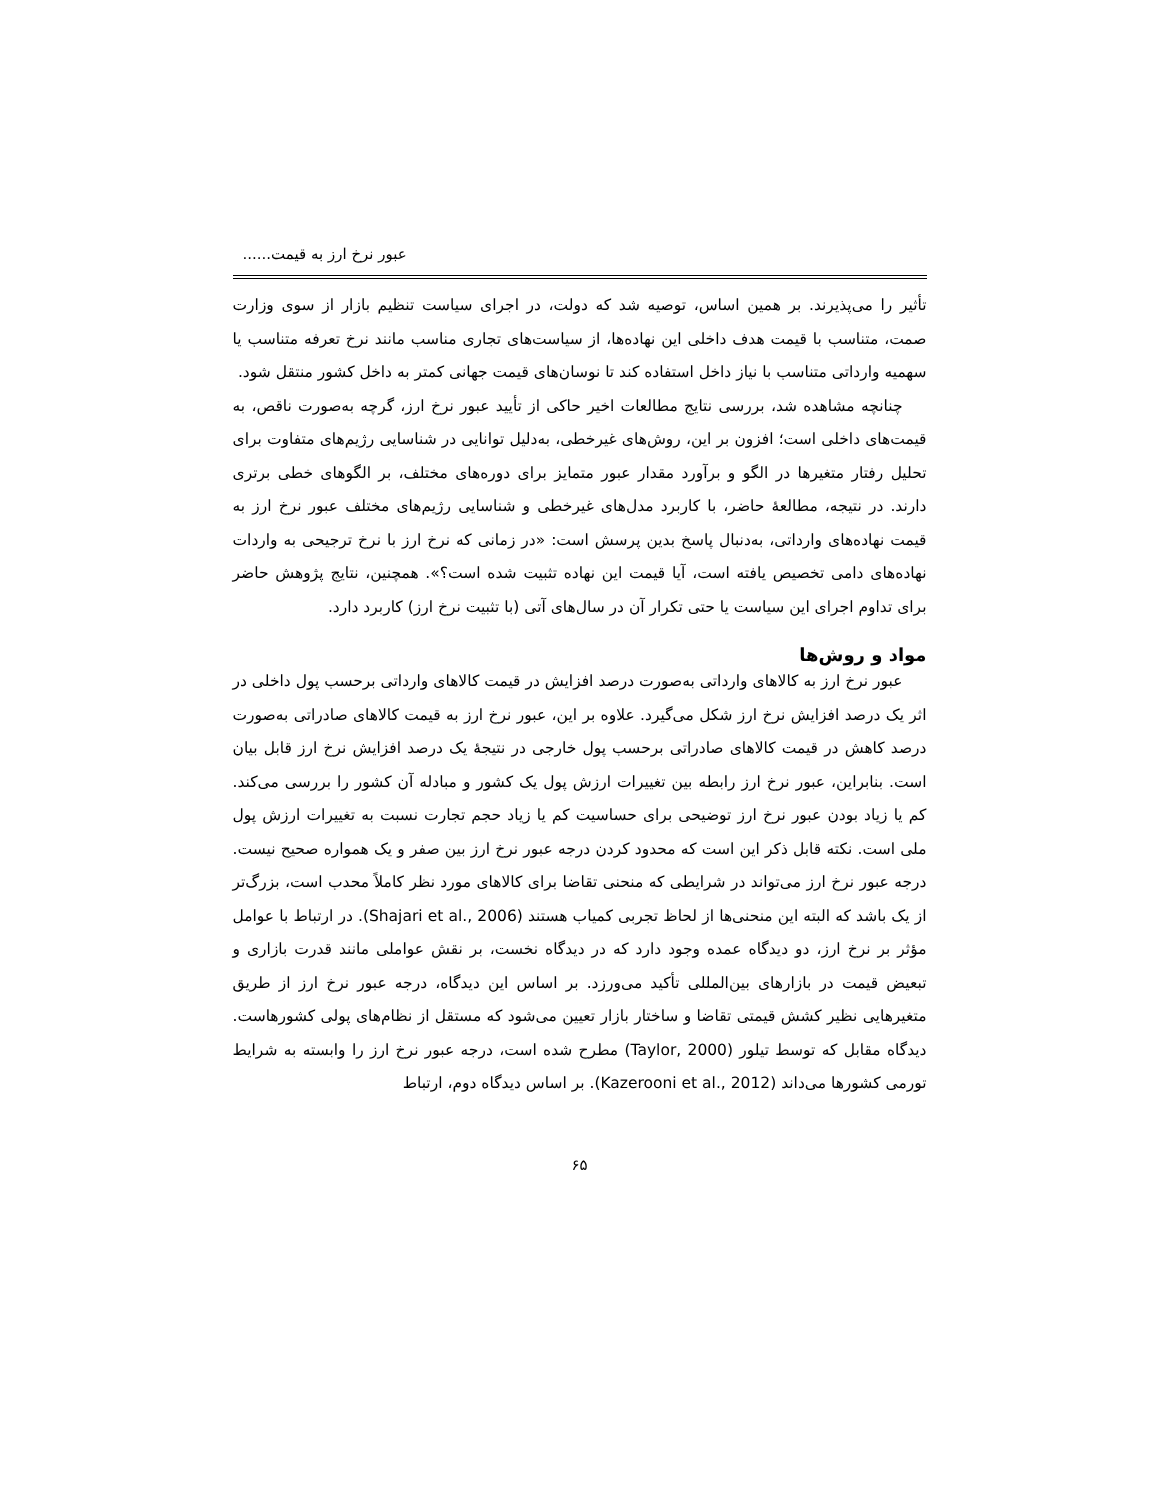عبور نرخ ارز به قیمت......
تأثیر را می‌پذیرند. بر همین اساس، توصیه شد که دولت، در اجرای سیاست تنظیم بازار از سوی وزارت صمت، متناسب با قیمت هدف داخلی این نهاده‌ها، از سیاست‌های تجاری مناسب مانند نرخ تعرفه متناسب یا سهمیه وارداتی متناسب با نیاز داخل استفاده کند تا نوسان‌های قیمت جهانی کمتر به داخل کشور منتقل شود.
چنانچه مشاهده شد، بررسی نتایج مطالعات اخیر حاکی از تأیید عبور نرخ ارز، گرچه به‌صورت ناقص، به قیمت‌های داخلی است؛ افزون بر این، روش‌های غیرخطی، به‌دلیل توانایی در شناسایی رژیم‌های متفاوت برای تحلیل رفتار متغیرها در الگو و برآورد مقدار عبور متمایز برای دوره‌های مختلف، بر الگوهای خطی برتری دارند. در نتیجه، مطالعهٔ حاضر، با کاربرد مدل‌های غیرخطی و شناسایی رژیم‌های مختلف عبور نرخ ارز به قیمت نهاده‌های وارداتی، به‌دنبال پاسخ بدین پرسش است: «در زمانی که نرخ ارز با نرخ ترجیحی به واردات نهاده‌های دامی تخصیص یافته است، آیا قیمت این نهاده تثبیت شده است؟». همچنین، نتایج پژوهش حاضر برای تداوم اجرای این سیاست یا حتی تکرار آن در سال‌های آتی (با تثبیت نرخ ارز) کاربرد دارد.
مواد و روش‌ها
عبور نرخ ارز به کالاهای وارداتی به‌صورت درصد افزایش در قیمت کالاهای وارداتی برحسب پول داخلی در اثر یک درصد افزایش نرخ ارز شکل می‌گیرد. علاوه بر این، عبور نرخ ارز به قیمت کالاهای صادراتی به‌صورت درصد کاهش در قیمت کالاهای صادراتی برحسب پول خارجی در نتیجهٔ یک درصد افزایش نرخ ارز قابل بیان است. بنابراین، عبور نرخ ارز رابطه بین تغییرات ارزش پول یک کشور و مبادله آن کشور را بررسی می‌کند. کم یا زیاد بودن عبور نرخ ارز توضیحی برای حساسیت کم یا زیاد حجم تجارت نسبت به تغییرات ارزش پول ملی است. نکته قابل ذکر این است که محدود کردن درجه عبور نرخ ارز بین صفر و یک همواره صحیح نیست. درجه عبور نرخ ارز می‌تواند در شرایطی که منحنی تقاضا برای کالاهای مورد نظر کاملاً محدب است، بزرگ‌تر از یک باشد که البته این منحنی‌ها از لحاظ تجربی کمیاب هستند (Shajari et al., 2006). در ارتباط با عوامل مؤثر بر نرخ ارز، دو دیدگاه عمده وجود دارد که در دیدگاه نخست، بر نقش عواملی مانند قدرت بازاری و تبعیض قیمت در بازارهای بین‌المللی تأکید می‌ورزد. بر اساس این دیدگاه، درجه عبور نرخ ارز از طریق متغیرهایی نظیر کشش قیمتی تقاضا و ساختار بازار تعیین می‌شود که مستقل از نظام‌های پولی کشورهاست. دیدگاه مقابل که توسط تیلور (Taylor, 2000) مطرح شده است، درجه عبور نرخ ارز را وابسته به شرایط تورمی کشورها می‌داند (Kazerooni et al., 2012). بر اساس دیدگاه دوم، ارتباط
۶۵